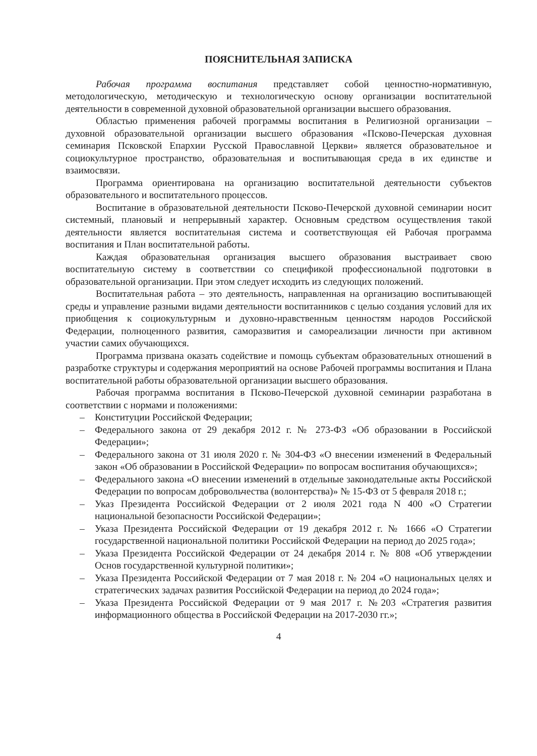ПОЯСНИТЕЛЬНАЯ ЗАПИСКА
Рабочая программа воспитания представляет собой ценностно-нормативную, методологическую, методическую и технологическую основу организации воспитательной деятельности в современной духовной образовательной организации высшего образования.
Областью применения рабочей программы воспитания в Религиозной организации – духовной образовательной организации высшего образования «Псково-Печерская духовная семинария Псковской Епархии Русской Православной Церкви» является образовательное и социокультурное пространство, образовательная и воспитывающая среда в их единстве и взаимосвязи.
Программа ориентирована на организацию воспитательной деятельности субъектов образовательного и воспитательного процессов.
Воспитание в образовательной деятельности Псково-Печерской духовной семинарии носит системный, плановый и непрерывный характер. Основным средством осуществления такой деятельности является воспитательная система и соответствующая ей Рабочая программа воспитания и План воспитательной работы.
Каждая образовательная организация высшего образования выстраивает свою воспитательную систему в соответствии со спецификой профессиональной подготовки в образовательной организации. При этом следует исходить из следующих положений.
Воспитательная работа – это деятельность, направленная на организацию воспитывающей среды и управление разными видами деятельности воспитанников с целью создания условий для их приобщения к социокультурным и духовно-нравственным ценностям народов Российской Федерации, полноценного развития, саморазвития и самореализации личности при активном участии самих обучающихся.
Программа призвана оказать содействие и помощь субъектам образовательных отношений в разработке структуры и содержания мероприятий на основе Рабочей программы воспитания и Плана воспитательной работы образовательной организации высшего образования.
Рабочая программа воспитания в Псково-Печерской духовной семинарии разработана в соответствии с нормами и положениями:
– Конституции Российской Федерации;
– Федерального закона от 29 декабря 2012 г. № 273-ФЗ «Об образовании в Российской Федерации»;
– Федерального закона от 31 июля 2020 г. № 304-ФЗ «О внесении изменений в Федеральный закон «Об образовании в Российской Федерации» по вопросам воспитания обучающихся»;
– Федерального закона «О внесении изменений в отдельные законодательные акты Российской Федерации по вопросам добровольчества (волонтерства)» № 15-ФЗ от 5 февраля 2018 г.;
– Указ Президента Российской Федерации от 2 июля 2021 года N 400 «О Стратегии национальной безопасности Российской Федерации»;
– Указа Президента Российской Федерации от 19 декабря 2012 г. № 1666 «О Стратегии государственной национальной политики Российской Федерации на период до 2025 года»;
– Указа Президента Российской Федерации от 24 декабря 2014 г. № 808 «Об утверждении Основ государственной культурной политики»;
– Указа Президента Российской Федерации от 7 мая 2018 г. № 204 «О национальных целях и стратегических задачах развития Российской Федерации на период до 2024 года»;
– Указа Президента Российской Федерации от 9 мая 2017 г. №203 «Стратегия развития информационного общества в Российской Федерации на 2017-2030 гг.»;
4